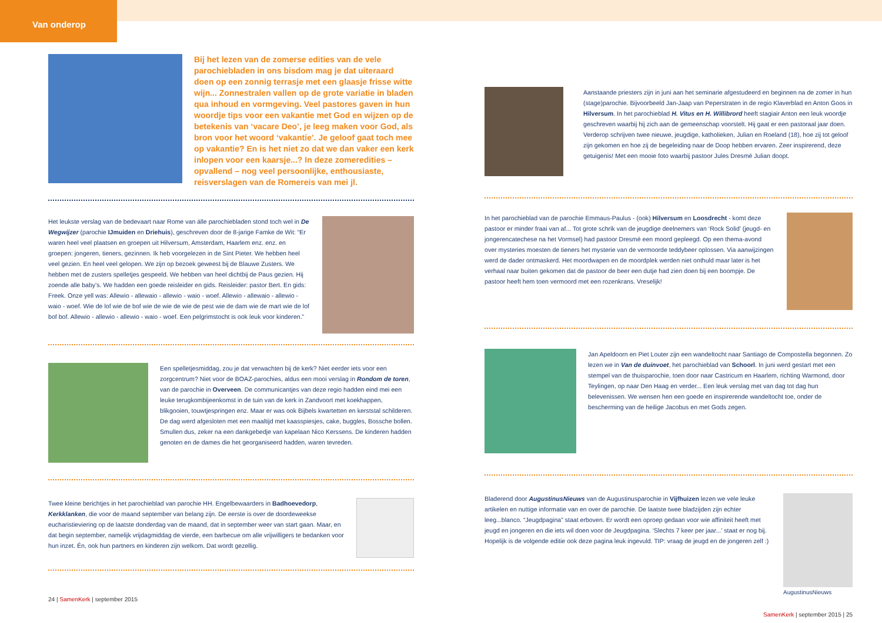Van onderop
Bij het lezen van de zomerse edities van de vele parochiebladen in ons bisdom mag je dat uiteraard doen op een zonnig terrasje met een glaasje frisse witte wijn... Zonnestralen vallen op de grote variatie in bladen qua inhoud en vormgeving. Veel pastores gaven in hun woordje tips voor een vakantie met God en wijzen op de betekenis van ‘vacare Deo’, je leeg maken voor God, als bron voor het woord ‘vakantie’. Je geloof gaat toch mee op vakantie? En is het niet zo dat we dan vaker een kerk inlopen voor een kaarsje...? In deze zomeredities – opvallend – nog veel persoonlijke, enthousiaste, reisverslagen van de Romereis van mei jl.
Het leukste verslag van de bedevaart naar Rome van álle parochiebladen stond toch wel in De Wegwijzer (parochie IJmuiden en Driehuis), geschreven door de 8-jarige Famke de Wit: “Er waren heel veel plaatsen en groepen uit Hilversum, Amsterdam, Haarlem enz. enz. en groepen: jongeren, tieners, gezinnen. Ik heb voorgelezen in de Sint Pieter. We hebben heel veel gezien. En heel veel gelopen. We zijn op bezoek geweest bij de Blauwe Zusters. We hebben met de zusters spelletjes gespeeld. We hebben van heel dichtbij de Paus gezien. Hij zoende alle baby’s. We hadden een goede reisleider en gids. Reisleider: pastor Bert. En gids: Freek. Onze yell was: Allewio - allewaio - allewio - waio - woef. Allewio - allewaio - allewio - waio - woef. Wie de lof wie de bof wie de wie de wie de pest wie de dam wie de mart wie de lof bof bof. Allewio - allewio - allewio - waio - woef. Een pelgrimstocht is ook leuk voor kinderen.”
Een spelletjesmiddag, zou je dat verwachten bij de kerk? Niet eerder iets voor een zorgcentrum? Niet voor de BOAZ-parochies, aldus een mooi verslag in Rondom de toren, van de parochie in Overveen. De communicantjes van deze regio hadden eind mei een leuke terugkombijeenkomst in de tuin van de kerk in Zandvoort met koekhappen, blikgooien, touwtjespringen enz. Maar er was ook Bijbels kwartetten en kerststal schilderen. De dag werd afgesloten met een maaltijd met kaasspiesjes, cake, buggles, Bossche bollen. Smullen dus, zeker na een dankgebedje van kapelaan Nico Kerssens. De kinderen hadden genoten en de dames die het georganiseerd hadden, waren tevreden.
Twee kleine berichtjes in het parochieblad van parochie HH. Engelbewaarders in Badhoevedorp, Kerkklanken, die voor de maand september van belang zijn. De eerste is over de doordeweekse eucharistieviering op de laatste donderdag van de maand, dat in september weer van start gaan. Maar, en dat begin september, namelijk vrijdagmiddag de vierde, een barbecue om alle vrijwilligers te bedanken voor hun inzet. Én, ook hun partners en kinderen zijn welkom. Dat wordt gezellig.
24 | SamenKerk | september 2015
Aanstaande priesters zijn in juni aan het seminarie afgestudeerd en beginnen na de zomer in hun (stage)parochie. Bijvoorbeeld Jan-Jaap van Peperstraten in de regio Klaverblad en Anton Goos in Hilversum. In het parochieblad H. Vitus en H. Willibrord heeft stagiair Anton een leuk woordje geschreven waarbij hij zich aan de gemeenschap voorstelt. Hij gaat er een pastoraal jaar doen. Verderop schrijven twee nieuwe, jeugdige, katholieken, Julian en Roeland (18), hoe zij tot geloof zijn gekomen en hoe zij de begeleiding naar de Doop hebben ervaren. Zeer inspirerend, deze getuigenis! Met een mooie foto waarbij pastoor Jules Dresmé Julian doopt.
In het parochieblad van de parochie Emmaus-Paulus - (ook) Hilversum en Loosdrecht - komt deze pastoor er minder fraai van af... Tot grote schrik van de jeugdige deelnemers van ‘Rock Solid’ (jeugd- en jongerencatechese na het Vormsel) had pastoor Dresmé een moord gepleegd. Op een thema-avond over mysteries moesten de tieners het mysterie van de vermoorde teddybeer oplossen. Via aanwijzingen werd de dader ontmaskerd. Het moordwapen en de moordplek werden niet onthuld maar later is het verhaal naar buiten gekomen dat de pastoor de beer een dutje had zien doen bij een boompje. De pastoor heeft hem toen vermoord met een rozenkrans. Vreselijk!
Jan Apeldoorn en Piet Louter zijn een wandeltocht naar Santiago de Compostella begonnen. Zo lezen we in Van de duinvoet, het parochieblad van Schoorl. In juni werd gestart met een stempel van de thuisparochie, toen door naar Castricum en Haarlem, richting Warmond, door Teylingen, op naar Den Haag en verder... Een leuk verslag met van dag tot dag hun belevenissen. We wensen hen een goede en inspirerende wandeltocht toe, onder de bescherming van de heilige Jacobus en met Gods zegen.
Bladerend door AugustinusNieuws van de Augustinusparochie in Vijfhuizen lezen we vele leuke artikelen en nuttige informatie van en over de parochie. De laatste twee bladzijden zijn echter leeg...blanco. “Jeugdpagina” staat erboven. Er wordt een oproep gedaan voor wie affiniteit heeft met jeugd en jongeren en die iets wil doen voor de Jeugdpagina. ‘Slechts 7 keer per jaar...’ staat er nog bij. Hopelijk is de volgende editie ook deze pagina leuk ingevuld. TIP: vraag de jeugd en de jongeren zelf :)
AugustinusNieuws
SamenKerk | september 2015 | 25